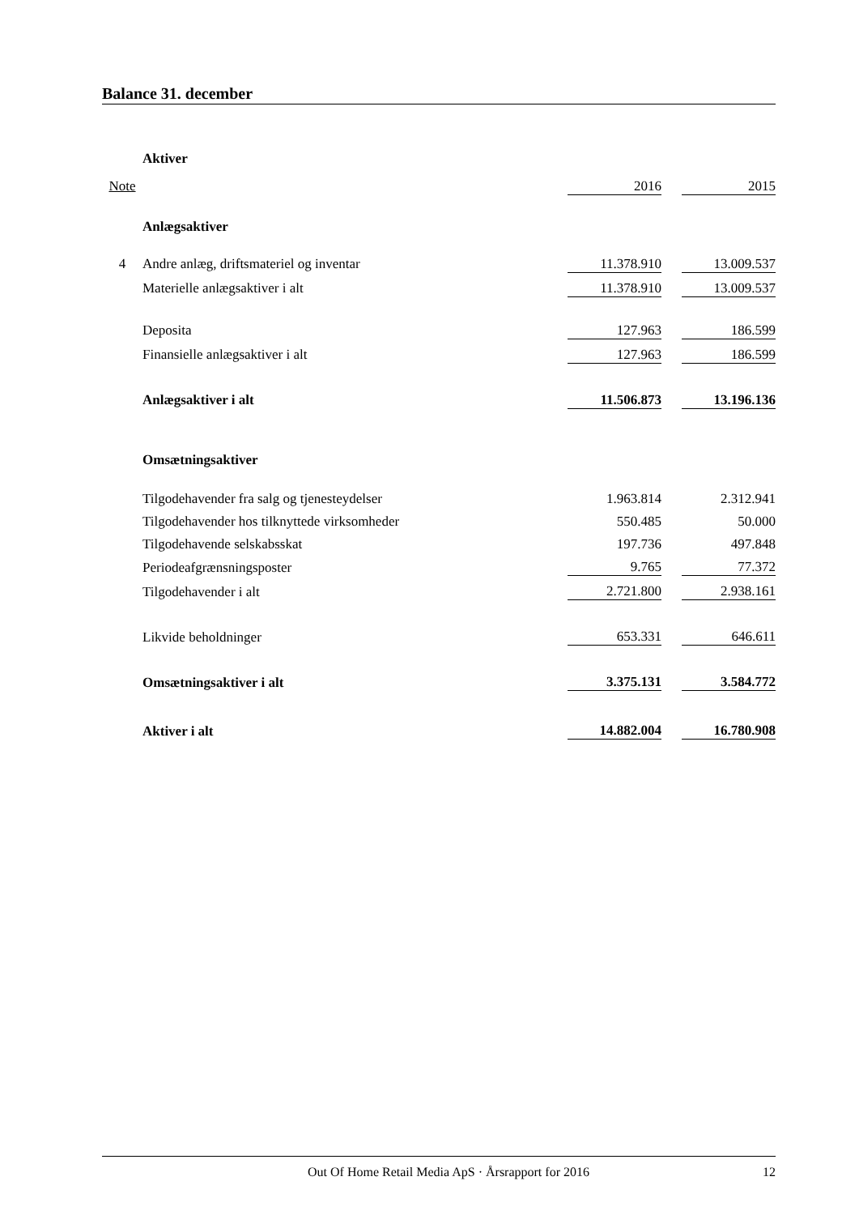Balance 31. december
| | Aktiver | | | |
| Note | | 2016 | | 2015 |
| | Anlægsaktiver | | | |
| 4 | Andre anlæg, driftsmateriel og inventar | 11.378.910 | | 13.009.537 |
| | Materielle anlægsaktiver i alt | 11.378.910 | | 13.009.537 |
| | Deposita | 127.963 | | 186.599 |
| | Finansielle anlægsaktiver i alt | 127.963 | | 186.599 |
| | Anlægsaktiver i alt | 11.506.873 | | 13.196.136 |
| | Omsætningsaktiver | | | |
| | Tilgodehavender fra salg og tjenesteydelser | 1.963.814 | | 2.312.941 |
| | Tilgodehavender hos tilknyttede virksomheder | 550.485 | | 50.000 |
| | Tilgodehavende selskabsskat | 197.736 | | 497.848 |
| | Periodeafgrænsningsposter | 9.765 | | 77.372 |
| | Tilgodehavender i alt | 2.721.800 | | 2.938.161 |
| | Likvide beholdninger | 653.331 | | 646.611 |
| | Omsætningsaktiver i alt | 3.375.131 | | 3.584.772 |
| | Aktiver i alt | 14.882.004 | | 16.780.908 |
Out Of Home Retail Media ApS · Årsrapport for 2016 12